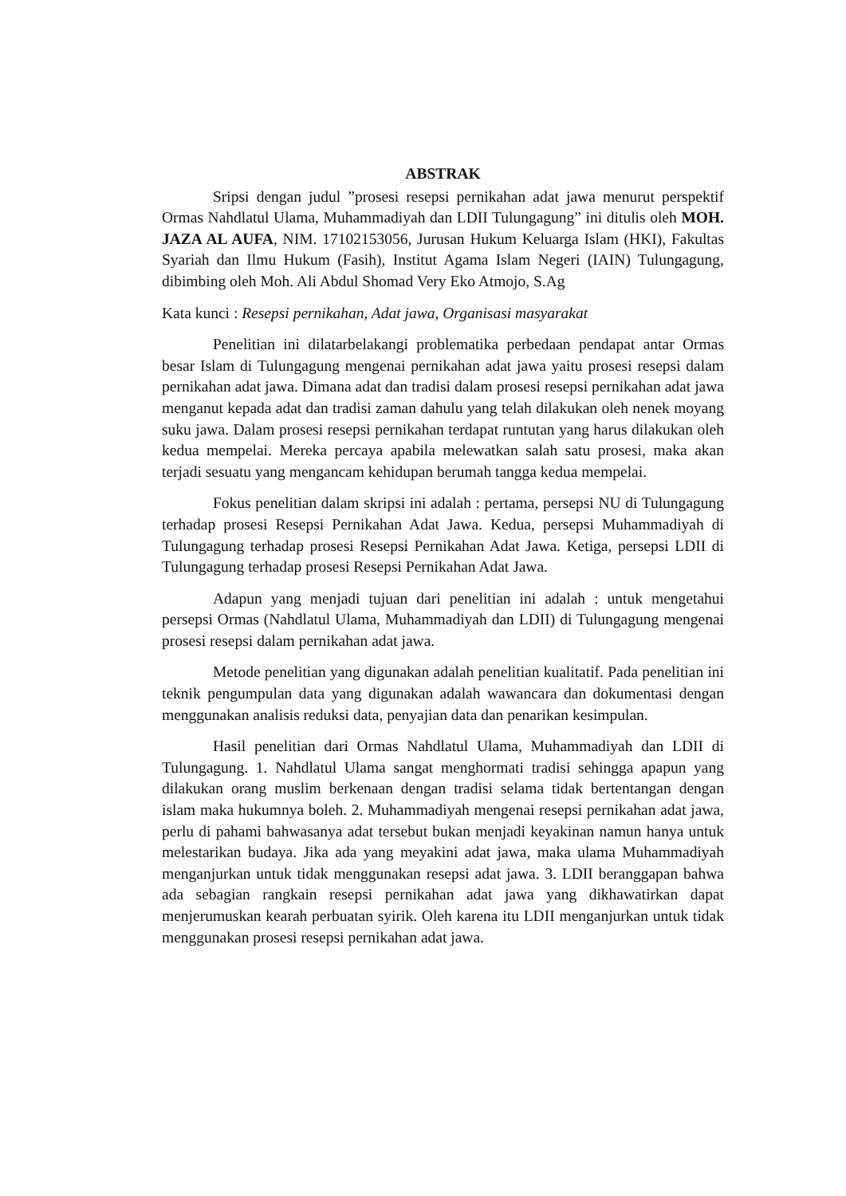ABSTRAK
Sripsi dengan judul ”prosesi resepsi pernikahan adat jawa menurut perspektif Ormas Nahdlatul Ulama, Muhammadiyah dan LDII Tulungagung” ini ditulis oleh MOH. JAZA AL AUFA, NIM. 17102153056, Jurusan Hukum Keluarga Islam (HKI), Fakultas Syariah dan Ilmu Hukum (Fasih), Institut Agama Islam Negeri (IAIN) Tulungagung, dibimbing oleh Moh. Ali Abdul Shomad Very Eko Atmojo, S.Ag
Kata kunci : Resepsi pernikahan, Adat jawa, Organisasi masyarakat
Penelitian ini dilatarbelakangi problematika perbedaan pendapat antar Ormas besar Islam di Tulungagung mengenai pernikahan adat jawa yaitu prosesi resepsi dalam pernikahan adat jawa. Dimana adat dan tradisi dalam prosesi resepsi pernikahan adat jawa menganut kepada adat dan tradisi zaman dahulu yang telah dilakukan oleh nenek moyang suku jawa. Dalam prosesi resepsi pernikahan terdapat runtutan yang harus dilakukan oleh kedua mempelai. Mereka percaya apabila melewatkan salah satu prosesi, maka akan terjadi sesuatu yang mengancam kehidupan berumah tangga kedua mempelai.
Fokus penelitian dalam skripsi ini adalah : pertama, persepsi NU di Tulungagung terhadap prosesi Resepsi Pernikahan Adat Jawa. Kedua, persepsi Muhammadiyah di Tulungagung terhadap prosesi Resepsi Pernikahan Adat Jawa. Ketiga, persepsi LDII di Tulungagung terhadap prosesi Resepsi Pernikahan Adat Jawa.
Adapun yang menjadi tujuan dari penelitian ini adalah : untuk mengetahui persepsi Ormas (Nahdlatul Ulama, Muhammadiyah dan LDII) di Tulungagung mengenai prosesi resepsi dalam pernikahan adat jawa.
Metode penelitian yang digunakan adalah penelitian kualitatif. Pada penelitian ini teknik pengumpulan data yang digunakan adalah wawancara dan dokumentasi dengan menggunakan analisis reduksi data, penyajian data dan penarikan kesimpulan.
Hasil penelitian dari Ormas Nahdlatul Ulama, Muhammadiyah dan LDII di Tulungagung. 1. Nahdlatul Ulama sangat menghormati tradisi sehingga apapun yang dilakukan orang muslim berkenaan dengan tradisi selama tidak bertentangan dengan islam maka hukumnya boleh. 2. Muhammadiyah mengenai resepsi pernikahan adat jawa, perlu di pahami bahwasanya adat tersebut bukan menjadi keyakinan namun hanya untuk melestarikan budaya. Jika ada yang meyakini adat jawa, maka ulama Muhammadiyah menganjurkan untuk tidak menggunakan resepsi adat jawa. 3. LDII beranggapan bahwa ada sebagian rangkain resepsi pernikahan adat jawa yang dikhawatirkan dapat menjerumuskan kearah perbuatan syirik. Oleh karena itu LDII menganjurkan untuk tidak menggunakan prosesi resepsi pernikahan adat jawa.